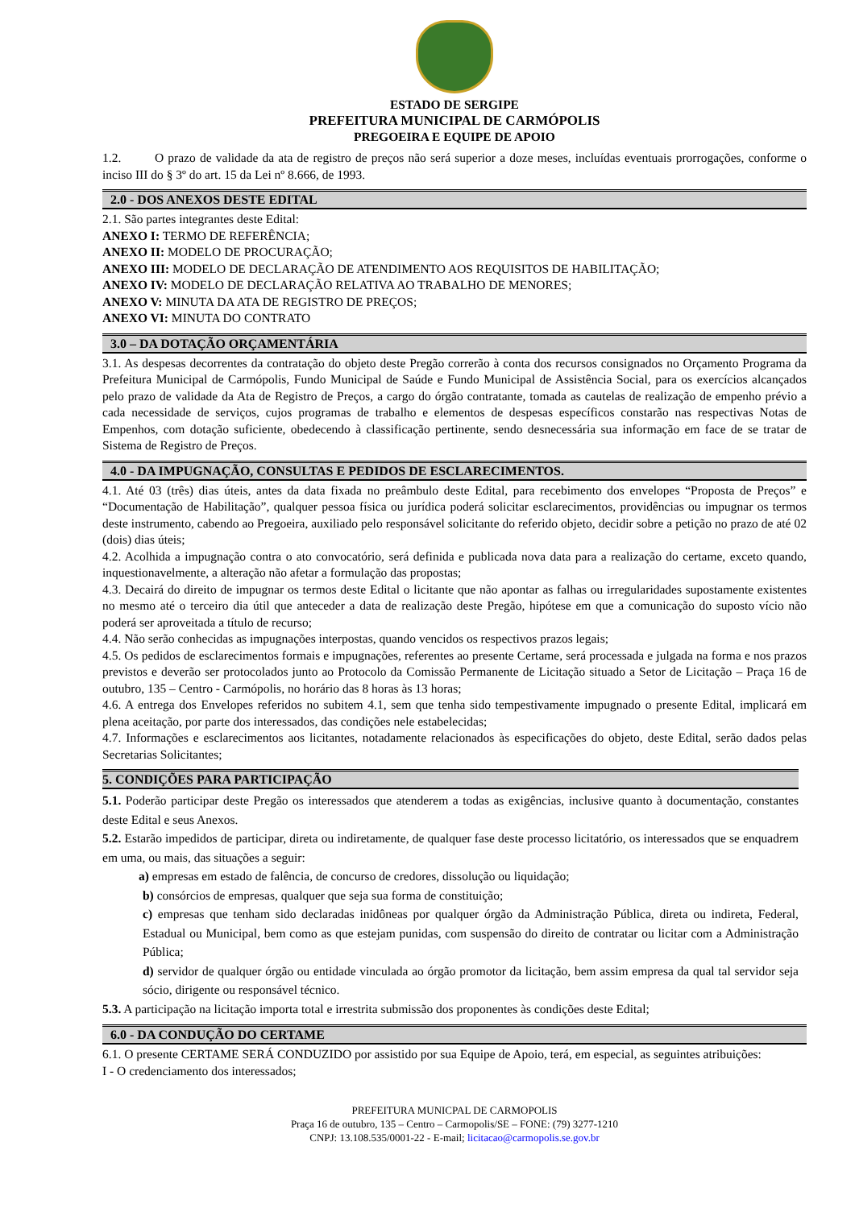ESTADO DE SERGIPE
PREFEITURA MUNICIPAL DE CARMÓPOLIS
PREGOEIRA E EQUIPE DE APOIO
1.2. O prazo de validade da ata de registro de preços não será superior a doze meses, incluídas eventuais prorrogações, conforme o inciso III do § 3º do art. 15 da Lei nº 8.666, de 1993.
2.0 - DOS ANEXOS DESTE EDITAL
2.1. São partes integrantes deste Edital:
ANEXO I: TERMO DE REFERÊNCIA;
ANEXO II: MODELO DE PROCURAÇÃO;
ANEXO III: MODELO DE DECLARAÇÃO DE ATENDIMENTO AOS REQUISITOS DE HABILITAÇÃO;
ANEXO IV: MODELO DE DECLARAÇÃO RELATIVA AO TRABALHO DE MENORES;
ANEXO V: MINUTA DA ATA DE REGISTRO DE PREÇOS;
ANEXO VI: MINUTA DO CONTRATO
3.0 – DA DOTAÇÃO ORÇAMENTÁRIA
3.1. As despesas decorrentes da contratação do objeto deste Pregão correrão à conta dos recursos consignados no Orçamento Programa da Prefeitura Municipal de Carmópolis, Fundo Municipal de Saúde e Fundo Municipal de Assistência Social, para os exercícios alcançados pelo prazo de validade da Ata de Registro de Preços, a cargo do órgão contratante, tomada as cautelas de realização de empenho prévio a cada necessidade de serviços, cujos programas de trabalho e elementos de despesas específicos constarão nas respectivas Notas de Empenhos, com dotação suficiente, obedecendo à classificação pertinente, sendo desnecessária sua informação em face de se tratar de Sistema de Registro de Preços.
4.0 - DA IMPUGNAÇÃO, CONSULTAS E PEDIDOS DE ESCLARECIMENTOS.
4.1. Até 03 (três) dias úteis, antes da data fixada no preâmbulo deste Edital, para recebimento dos envelopes “Proposta de Preços” e “Documentação de Habilitação”, qualquer pessoa física ou jurídica poderá solicitar esclarecimentos, providências ou impugnar os termos deste instrumento, cabendo ao Pregoeira, auxiliado pelo responsável solicitante do referido objeto, decidir sobre a petição no prazo de até 02 (dois) dias úteis;
4.2. Acolhida a impugnação contra o ato convocatório, será definida e publicada nova data para a realização do certame, exceto quando, inquestionavelmente, a alteração não afetar a formulação das propostas;
4.3. Decairá do direito de impugnar os termos deste Edital o licitante que não apontar as falhas ou irregularidades supostamente existentes no mesmo até o terceiro dia útil que anteceder a data de realização deste Pregão, hipótese em que a comunicação do suposto vício não poderá ser aproveitada a título de recurso;
4.4. Não serão conhecidas as impugnações interpostas, quando vencidos os respectivos prazos legais;
4.5. Os pedidos de esclarecimentos formais e impugnações, referentes ao presente Certame, será processada e julgada na forma e nos prazos previstos e deverão ser protocolados junto ao Protocolo da Comissão Permanente de Licitação situado a Setor de Licitação – Praça 16 de outubro, 135 – Centro - Carmópolis, no horário das 8 horas às 13 horas;
4.6. A entrega dos Envelopes referidos no subitem 4.1, sem que tenha sido tempestivamente impugnado o presente Edital, implicará em plena aceitação, por parte dos interessados, das condições nele estabelecidas;
4.7. Informações e esclarecimentos aos licitantes, notadamente relacionados às especificações do objeto, deste Edital, serão dados pelas Secretarias Solicitantes;
5. CONDIÇÕES PARA PARTICIPAÇÃO
5.1. Poderão participar deste Pregão os interessados que atenderem a todas as exigências, inclusive quanto à documentação, constantes deste Edital e seus Anexos.
5.2. Estarão impedidos de participar, direta ou indiretamente, de qualquer fase deste processo licitatório, os interessados que se enquadrem em uma, ou mais, das situações a seguir:
a) empresas em estado de falência, de concurso de credores, dissolução ou liquidação;
b) consórcios de empresas, qualquer que seja sua forma de constituição;
c) empresas que tenham sido declaradas inidôneas por qualquer órgão da Administração Pública, direta ou indireta, Federal, Estadual ou Municipal, bem como as que estejam punidas, com suspensão do direito de contratar ou licitar com a Administração Pública;
d) servidor de qualquer órgão ou entidade vinculada ao órgão promotor da licitação, bem assim empresa da qual tal servidor seja sócio, dirigente ou responsável técnico.
5.3. A participação na licitação importa total e irrestrita submissão dos proponentes às condições deste Edital;
6.0 - DA CONDUÇÃO DO CERTAME
6.1. O presente CERTAME SERÁ CONDUZIDO por assistido por sua Equipe de Apoio, terá, em especial, as seguintes atribuições:
I - O credenciamento dos interessados;
PREFEITURA MUNICPAL DE CARMOPOLIS
Praça 16 de outubro, 135 – Centro – Carmopolis/SE – FONE: (79) 3277-1210
CNPJ: 13.108.535/0001-22 - E-mail; licitacao@carmopolis.se.gov.br